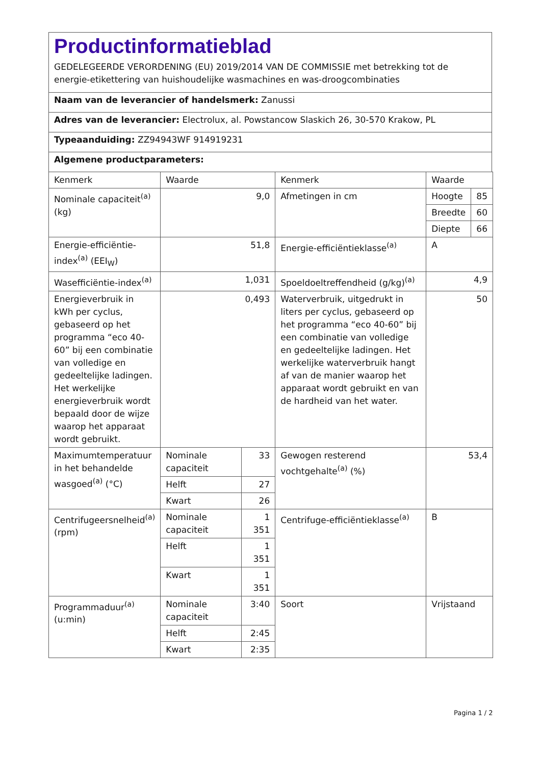Productinformatieblad
GEDELEGEERDE VERORDENING (EU) 2019/2014 VAN DE COMMISSIE met betrekking tot de energie-etikettering van huishoudelijke wasmachines en was-droogcombinaties
Naam van de leverancier of handelsmerk: Zanussi
Adres van de leverancier: Electrolux, al. Powstancow Slaskich 26, 30-570 Krakow, PL
Typeaanduiding: ZZ94943WF 914919231
Algemene productparameters:
| Kenmerk | Waarde | | Kenmerk | Waarde | |
| Nominale capaciteit<sup>(a)</sup> (kg) | 9,0 | | Afmetingen in cm | Hoogte | 85 |
| | | | | Breedte | 60 |
| | | | | Diepte | 66 |
| Energie-efficiëntie-index<sup>(a)</sup> (EEI<sub>W</sub>) | 51,8 | | Energie-efficiëntieklasse<sup>(a)</sup> | A | |
| Wasefficiëntie-index<sup>(a)</sup> | 1,031 | | Spoeldoeltreffendheid (g/kg)<sup>(a)</sup> | 4,9 | |
| Energieverbruik in kWh per cyclus, gebaseerd op het programma “eco 40-60” bij een combinatie van volledige en gedeeltelijke ladingen. Het werkelijke energieverbruik wordt bepaald door de wijze waarop het apparaat wordt gebruikt. | 0,493 | | Waterverbruik, uitgedrukt in liters per cyclus, gebaseerd op het programma “eco 40-60” bij een combinatie van volledige en gedeeltelijke ladingen. Het werkelijke waterverbruik hangt af van de manier waarop het apparaat wordt gebruikt en van de hardheid van het water. | 50 | |
| Maximumtemperatuur in het behandelde wasgoed<sup>(a)</sup> (°C) | Nominale capaciteit | 33 | Gewogen resterend vochtgehalte<sup>(a)</sup> (%) | 53,4 | |
| | Helft | 27 | | | |
| | Kwart | 26 | | | |
| Centrifugeersnelheid<sup>(a)</sup> (rpm) | Nominale capaciteit | 1 351 | Centrifuge-efficiëntieklasse<sup>(a)</sup> | B | |
| | Helft | 1 351 | | | |
| | Kwart | 1 351 | | | |
| Programmaduur<sup>(a)</sup> (u:min) | Nominale capaciteit | 3:40 | Soort | Vrijstaand | |
| | Helft | 2:45 | | | |
| | Kwart | 2:35 | | | |
Pagina 1 / 2